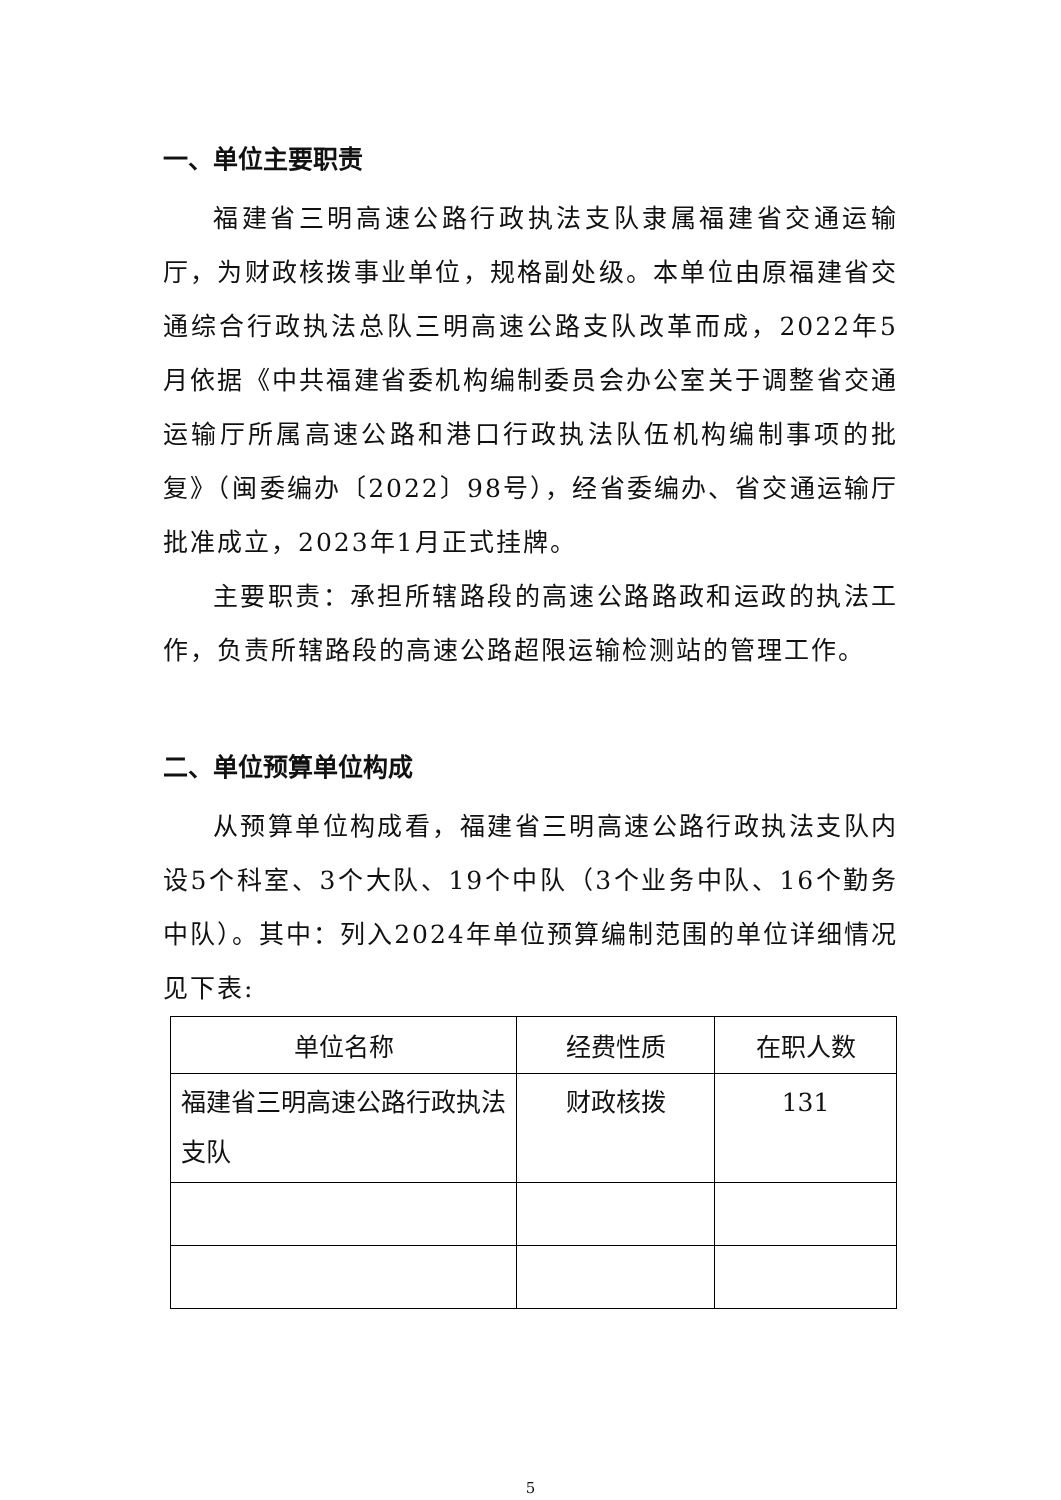一、单位主要职责
福建省三明高速公路行政执法支队隶属福建省交通运输厅，为财政核拨事业单位，规格副处级。本单位由原福建省交通综合行政执法总队三明高速公路支队改革而成，2022年5月依据《中共福建省委机构编制委员会办公室关于调整省交通运输厅所属高速公路和港口行政执法队伍机构编制事项的批复》（闽委编办〔2022〕98号），经省委编办、省交通运输厅批准成立，2023年1月正式挂牌。
主要职责：承担所辖路段的高速公路路政和运政的执法工作，负责所辖路段的高速公路超限运输检测站的管理工作。
二、单位预算单位构成
从预算单位构成看，福建省三明高速公路行政执法支队内设5个科室、3个大队、19个中队（3个业务中队、16个勤务中队）。其中：列入2024年单位预算编制范围的单位详细情况见下表:
| 单位名称 | 经费性质 | 在职人数 |
| --- | --- | --- |
| 福建省三明高速公路行政执法支队 | 财政核拨 | 131 |
5